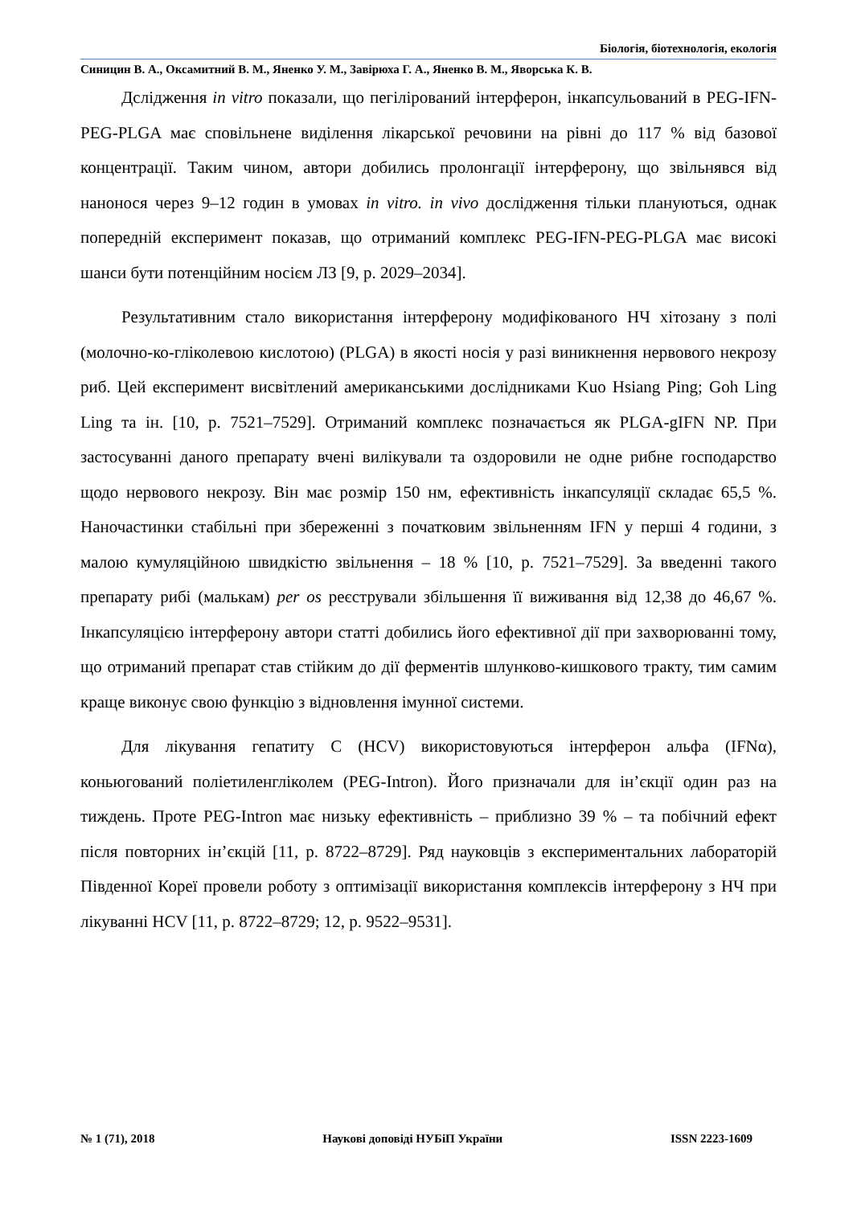Біологія, біотехнологія, екологія
Синицин В. А., Оксамитний В. М., Яненко У. М., Завірюха Г. А., Яненко В. М., Яворська К. В.
Дслідження in vitro показали, що пегілірований інтерферон, інкапсульований в PEG-IFN-PEG-PLGA має сповільнене виділення лікарської речовини на рівні до 117 % від базової концентрації. Таким чином, автори добились пролонгації інтерферону, що звільнявся від нанонося через 9–12 годин в умовах in vitro. in vivo дослідження тільки плануються, однак попередній експеримент показав, що отриманий комплекс PEG-IFN-PEG-PLGA має високі шанси бути потенційним носієм ЛЗ [9, p. 2029–2034].
Результативним стало використання інтерферону модифікованого НЧ хітозану з полі (молочно-ко-гліколевою кислотою) (PLGA) в якості носія у разі виникнення нервового некрозу риб. Цей експеримент висвітлений американськими дослідниками Kuo Hsiang Ping; Goh Ling Ling та ін. [10, p. 7521–7529]. Отриманий комплекс позначається як PLGA-gIFN NP. При застосуванні даного препарату вчені вилікували та оздоровили не одне рибне господарство щодо нервового некрозу. Він має розмір 150 нм, ефективність інкапсуляції складає 65,5 %. Наночастинки стабільні при збереженні з початковим звільненням IFN у перші 4 години, з малою кумуляційною швидкістю звільнення – 18 % [10, p. 7521–7529]. За введенні такого препарату рибі (малькам) per os реєстрували збільшення її виживання від 12,38 до 46,67 %. Інкапсуляцією інтерферону автори статті добились його ефективної дії при захворюванні тому, що отриманий препарат став стійким до дії ферментів шлунково-кишкового тракту, тим самим краще виконує свою функцію з відновлення імунної системи.
Для лікування гепатиту С (HCV) використовуються інтерферон альфа (IFNα), коньюгований поліетиленгліколем (PEG-Intron). Його призначали для ін’єкції один раз на тиждень. Проте PEG-Intron має низьку ефективність – приблизно 39 % – та побічний ефект після повторних ін’єкцій [11, p. 8722–8729]. Ряд науковців з експериментальних лабораторій Південної Кореї провели роботу з оптимізації використання комплексів інтерферону з НЧ при лікуванні HCV [11, p. 8722–8729; 12, p. 9522–9531].
№ 1 (71), 2018 Наукові доповіді НУБіП України ISSN 2223-1609